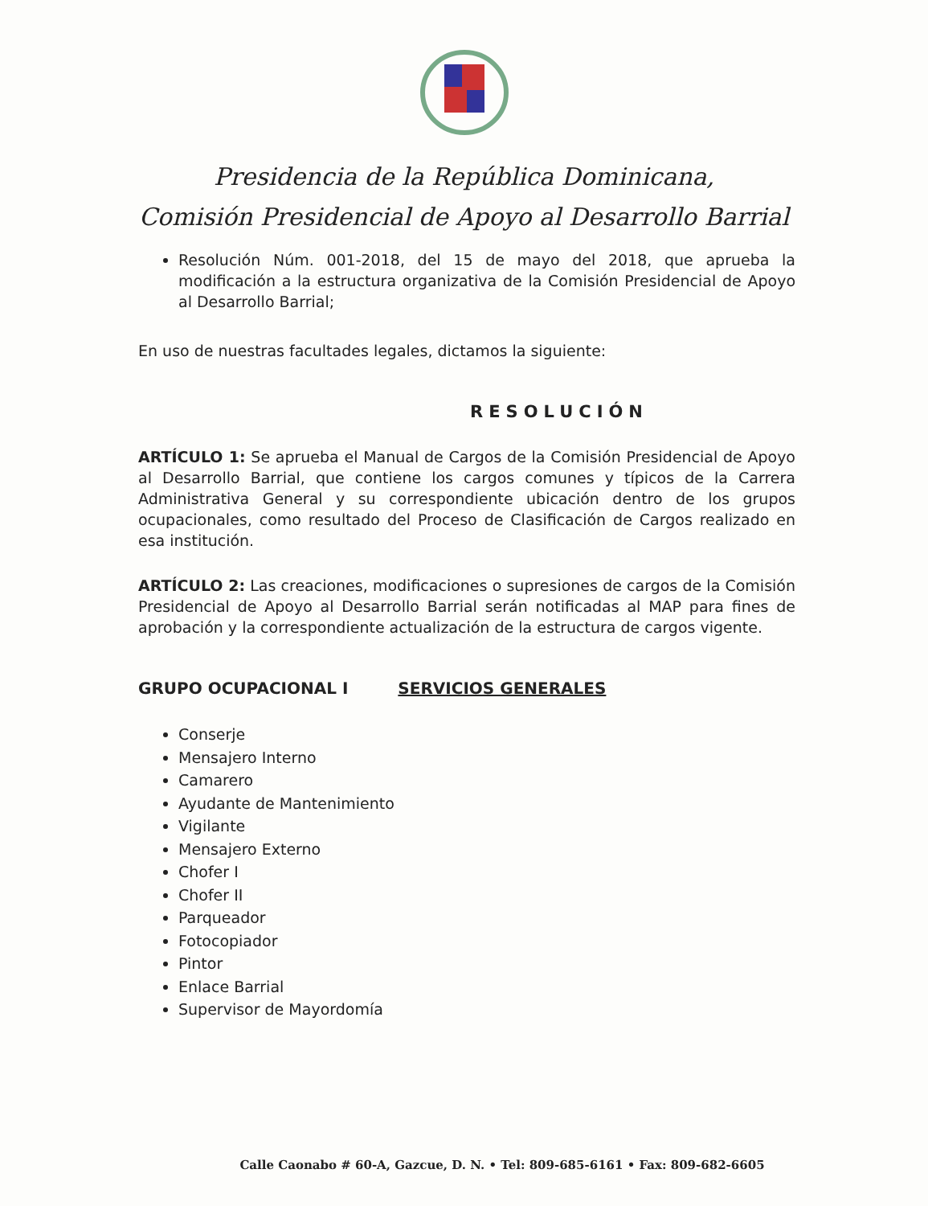Presidencia de la República Dominicana,
Comisión Presidencial de Apoyo al Desarrollo Barrial
Resolución Núm. 001-2018, del 15 de mayo del 2018, que aprueba la modificación a la estructura organizativa de la Comisión Presidencial de Apoyo al Desarrollo Barrial;
En uso de nuestras facultades legales, dictamos la siguiente:
RESOLUCIÓN
ARTÍCULO 1: Se aprueba el Manual de Cargos de la Comisión Presidencial de Apoyo al Desarrollo Barrial, que contiene los cargos comunes y típicos de la Carrera Administrativa General y su correspondiente ubicación dentro de los grupos ocupacionales, como resultado del Proceso de Clasificación de Cargos realizado en esa institución.
ARTÍCULO 2: Las creaciones, modificaciones o supresiones de cargos de la Comisión Presidencial de Apoyo al Desarrollo Barrial serán notificadas al MAP para fines de aprobación y la correspondiente actualización de la estructura de cargos vigente.
GRUPO OCUPACIONAL I SERVICIOS GENERALES
Conserje
Mensajero Interno
Camarero
Ayudante de Mantenimiento
Vigilante
Mensajero Externo
Chofer I
Chofer II
Parqueador
Fotocopiador
Pintor
Enlace Barrial
Supervisor de Mayordomía
Calle Caonabo # 60-A, Gazcue, D. N. • Tel: 809-685-6161 • Fax: 809-682-6605